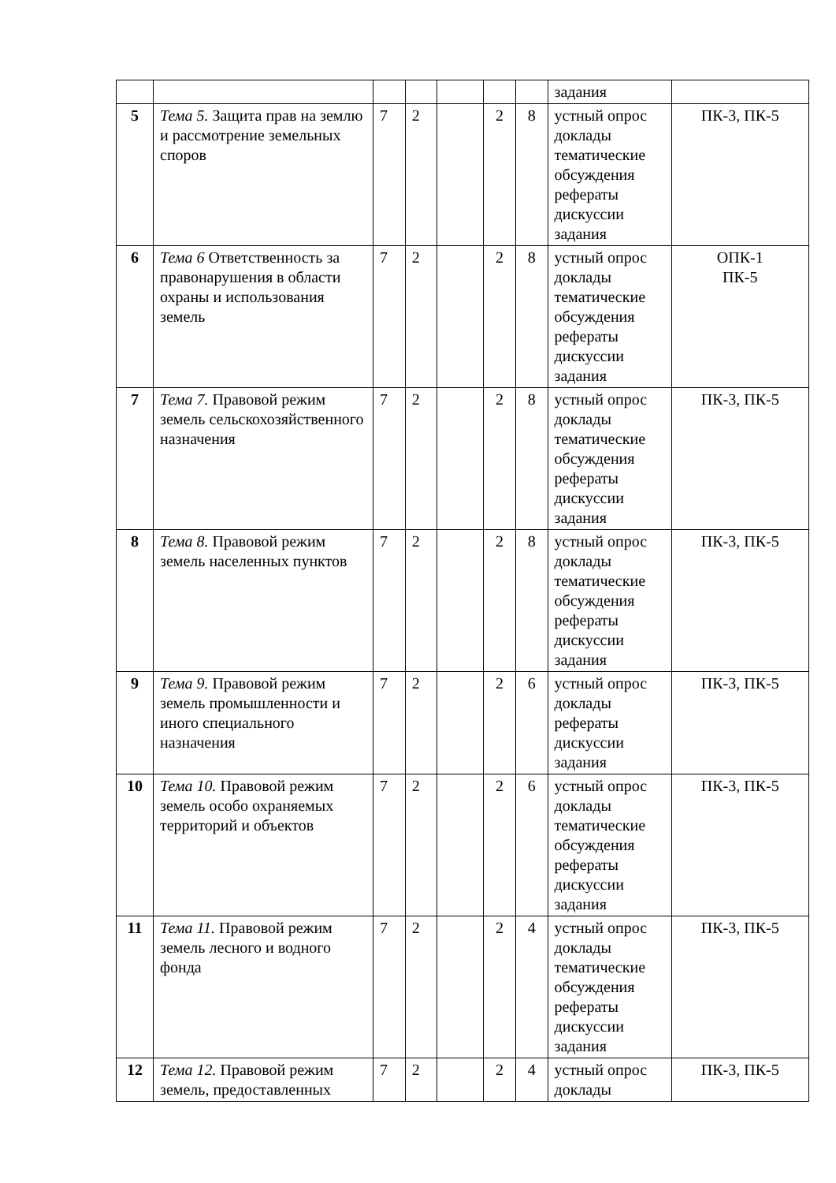| | | | | | | | задания | |
| 5 | Тема 5. Защита прав на землю и рассмотрение земельных споров | 7 | 2 | | 2 | 8 | устный опрос доклады тематические обсуждения рефераты дискуссии задания | ПК-3, ПК-5 |
| 6 | Тема 6 Ответственность за правонарушения в области охраны и использования земель | 7 | 2 | | 2 | 8 | устный опрос доклады тематические обсуждения рефераты дискуссии задания | ОПК-1 ПК-5 |
| 7 | Тема 7. Правовой режим земель сельскохозяйственного назначения | 7 | 2 | | 2 | 8 | устный опрос доклады тематические обсуждения рефераты дискуссии задания | ПК-3, ПК-5 |
| 8 | Тема 8. Правовой режим земель населенных пунктов | 7 | 2 | | 2 | 8 | устный опрос доклады тематические обсуждения рефераты дискуссии задания | ПК-3, ПК-5 |
| 9 | Тема 9. Правовой режим земель промышленности и иного специального назначения | 7 | 2 | | 2 | 6 | устный опрос доклады рефераты дискуссии задания | ПК-3, ПК-5 |
| 10 | Тема 10. Правовой режим земель особо охраняемых территорий и объектов | 7 | 2 | | 2 | 6 | устный опрос доклады тематические обсуждения рефераты дискуссии задания | ПК-3, ПК-5 |
| 11 | Тема 11. Правовой режим земель лесного и водного фонда | 7 | 2 | | 2 | 4 | устный опрос доклады тематические обсуждения рефераты дискуссии задания | ПК-3, ПК-5 |
| 12 | Тема 12. Правовой режим земель, предоставленных | 7 | 2 | | 2 | 4 | устный опрос доклады | ПК-3, ПК-5 |